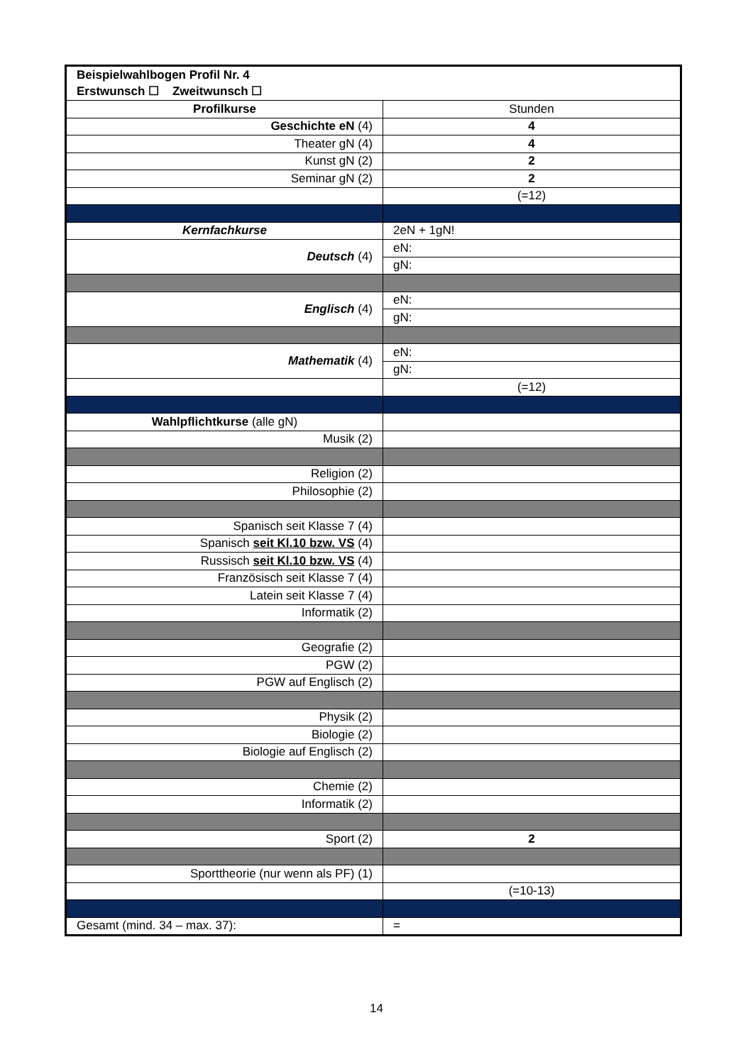| Beispielwahlbogen Profil Nr. 4 | |
| Erstwunsch ☐ Zweitwunsch ☐ | |
| Profilkurse | Stunden |
| Geschichte eN (4) | 4 |
| Theater gN (4) | 4 |
| Kunst gN (2) | 2 |
| Seminar gN (2) | 2 |
| | (=12) |
| Kernfachkurse | 2eN + 1gN! |
| Deutsch (4) | eN: |
| | gN: |
| Englisch (4) | eN: |
| | gN: |
| Mathematik (4) | eN: |
| | gN: |
| | (=12) |
| Wahlpflichtkurse (alle gN) | |
| Musik (2) | |
| Religion (2) | |
| Philosophie (2) | |
| Spanisch seit Klasse 7 (4) | |
| Spanisch seit Kl.10 bzw. VS (4) | |
| Russisch seit Kl.10 bzw. VS (4) | |
| Französisch seit Klasse 7 (4) | |
| Latein seit Klasse 7 (4) | |
| Informatik (2) | |
| Geografie (2) | |
| PGW (2) | |
| PGW auf Englisch (2) | |
| Physik (2) | |
| Biologie (2) | |
| Biologie auf Englisch (2) | |
| Chemie (2) | |
| Informatik (2) | |
| Sport (2) | 2 |
| Sporttheorie (nur wenn als PF) (1) | |
| | (=10-13) |
| Gesamt (mind. 34 – max. 37): | = |
14